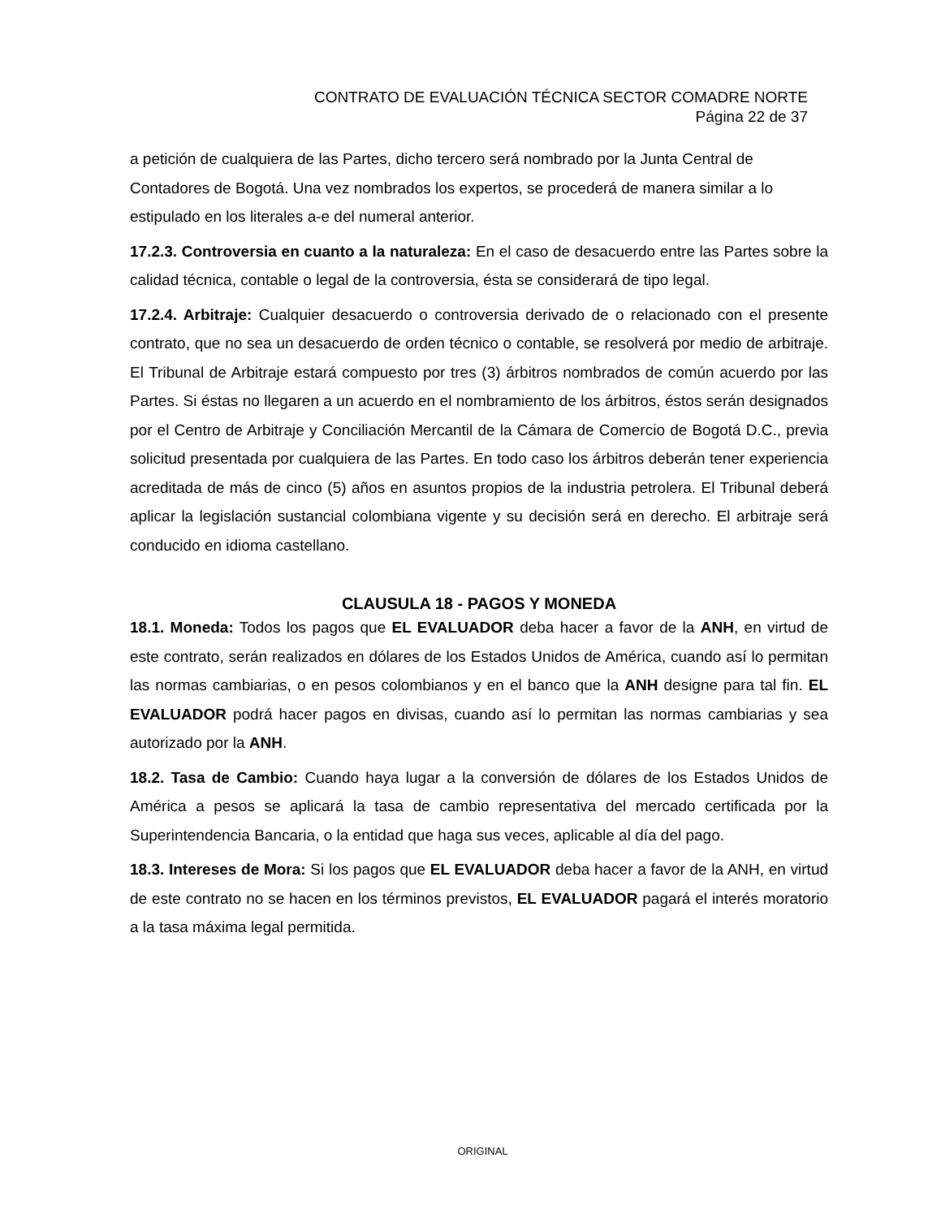CONTRATO DE EVALUACIÓN TÉCNICA SECTOR COMADRE NORTE
Página 22 de 37
a petición de cualquiera de las Partes, dicho tercero será nombrado por la Junta Central de Contadores de Bogotá. Una vez nombrados los expertos, se procederá de manera similar a lo estipulado en los literales a-e del numeral anterior.
17.2.3. Controversia en cuanto a la naturaleza: En el caso de desacuerdo entre las Partes sobre la calidad técnica, contable o legal de la controversia, ésta se considerará de tipo legal.
17.2.4. Arbitraje: Cualquier desacuerdo o controversia derivado de o relacionado con el presente contrato, que no sea un desacuerdo de orden técnico o contable, se resolverá por medio de arbitraje. El Tribunal de Arbitraje estará compuesto por tres (3) árbitros nombrados de común acuerdo por las Partes. Si éstas no llegaren a un acuerdo en el nombramiento de los árbitros, éstos serán designados por el Centro de Arbitraje y Conciliación Mercantil de la Cámara de Comercio de Bogotá D.C., previa solicitud presentada por cualquiera de las Partes. En todo caso los árbitros deberán tener experiencia acreditada de más de cinco (5) años en asuntos propios de la industria petrolera. El Tribunal deberá aplicar la legislación sustancial colombiana vigente y su decisión será en derecho. El arbitraje será conducido en idioma castellano.
CLAUSULA 18 - PAGOS Y MONEDA
18.1. Moneda: Todos los pagos que EL EVALUADOR deba hacer a favor de la ANH, en virtud de este contrato, serán realizados en dólares de los Estados Unidos de América, cuando así lo permitan las normas cambiarias, o en pesos colombianos y en el banco que la ANH designe para tal fin. EL EVALUADOR podrá hacer pagos en divisas, cuando así lo permitan las normas cambiarias y sea autorizado por la ANH.
18.2. Tasa de Cambio: Cuando haya lugar a la conversión de dólares de los Estados Unidos de América a pesos se aplicará la tasa de cambio representativa del mercado certificada por la Superintendencia Bancaria, o la entidad que haga sus veces, aplicable al día del pago.
18.3. Intereses de Mora: Si los pagos que EL EVALUADOR deba hacer a favor de la ANH, en virtud de este contrato no se hacen en los términos previstos, EL EVALUADOR pagará el interés moratorio a la tasa máxima legal permitida.
ORIGINAL